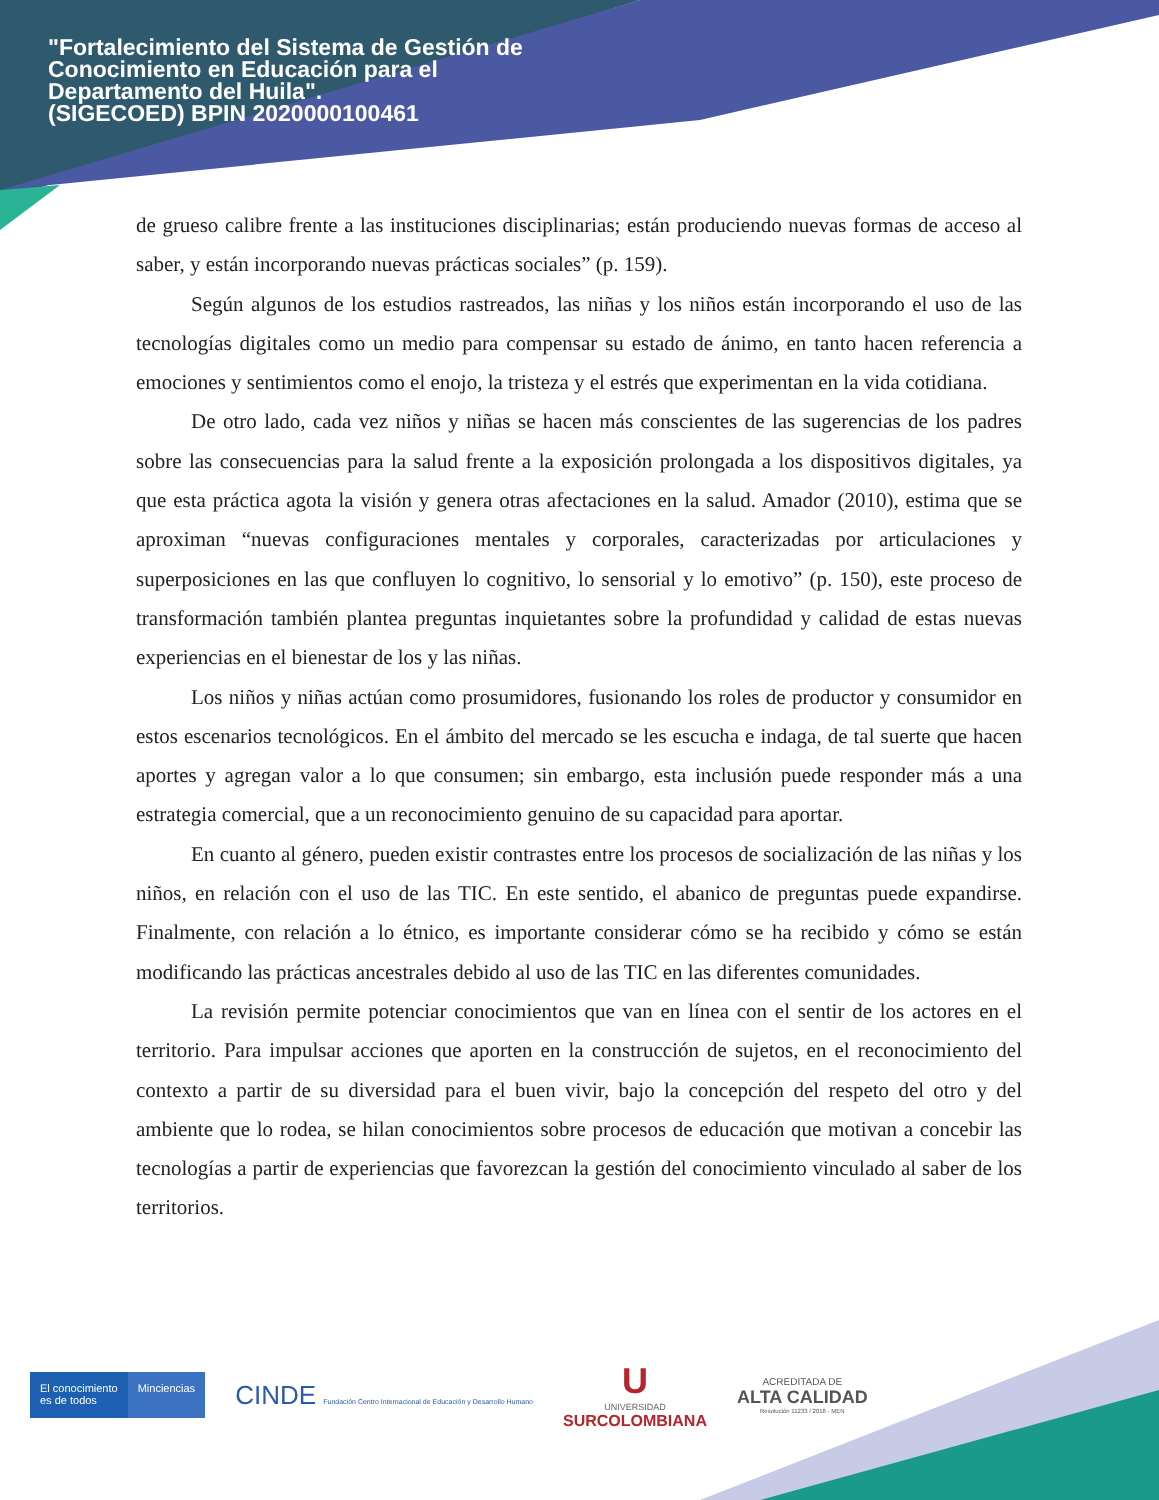"Fortalecimiento del Sistema de Gestión de
Conocimiento en Educación para el
Departamento del Huila".
(SIGECOED) BPIN 2020000100461
de grueso calibre frente a las instituciones disciplinarias; están produciendo nuevas formas de acceso al saber, y están incorporando nuevas prácticas sociales” (p. 159).
Según algunos de los estudios rastreados, las niñas y los niños están incorporando el uso de las tecnologías digitales como un medio para compensar su estado de ánimo, en tanto hacen referencia a emociones y sentimientos como el enojo, la tristeza y el estrés que experimentan en la vida cotidiana.
De otro lado, cada vez niños y niñas se hacen más conscientes de las sugerencias de los padres sobre las consecuencias para la salud frente a la exposición prolongada a los dispositivos digitales, ya que esta práctica agota la visión y genera otras afectaciones en la salud. Amador (2010), estima que se aproximan “nuevas configuraciones mentales y corporales, caracterizadas por articulaciones y superposiciones en las que confluyen lo cognitivo, lo sensorial y lo emotivo” (p. 150), este proceso de transformación también plantea preguntas inquietantes sobre la profundidad y calidad de estas nuevas experiencias en el bienestar de los y las niñas.
Los niños y niñas actúan como prosumidores, fusionando los roles de productor y consumidor en estos escenarios tecnológicos. En el ámbito del mercado se les escucha e indaga, de tal suerte que hacen aportes y agregan valor a lo que consumen; sin embargo, esta inclusión puede responder más a una estrategia comercial, que a un reconocimiento genuino de su capacidad para aportar.
En cuanto al género, pueden existir contrastes entre los procesos de socialización de las niñas y los niños, en relación con el uso de las TIC. En este sentido, el abanico de preguntas puede expandirse. Finalmente, con relación a lo étnico, es importante considerar cómo se ha recibido y cómo se están modificando las prácticas ancestrales debido al uso de las TIC en las diferentes comunidades.
La revisión permite potenciar conocimientos que van en línea con el sentir de los actores en el territorio. Para impulsar acciones que aporten en la construcción de sujetos, en el reconocimiento del contexto a partir de su diversidad para el buen vivir, bajo la concepción del respeto del otro y del ambiente que lo rodea, se hilan conocimientos sobre procesos de educación que motivan a concebir las tecnologías a partir de experiencias que favorezcan la gestión del conocimiento vinculado al saber de los territorios.
El conocimiento
es de todos
Minciencias
CINDE Fundación Centro Internacional de Educación y Desarrollo Humano
U
UNIVERSIDAD
SURCOLOMBIANA
ACREDITADA DE
ALTA CALIDAD
Resolución 11233 / 2018 - MEN